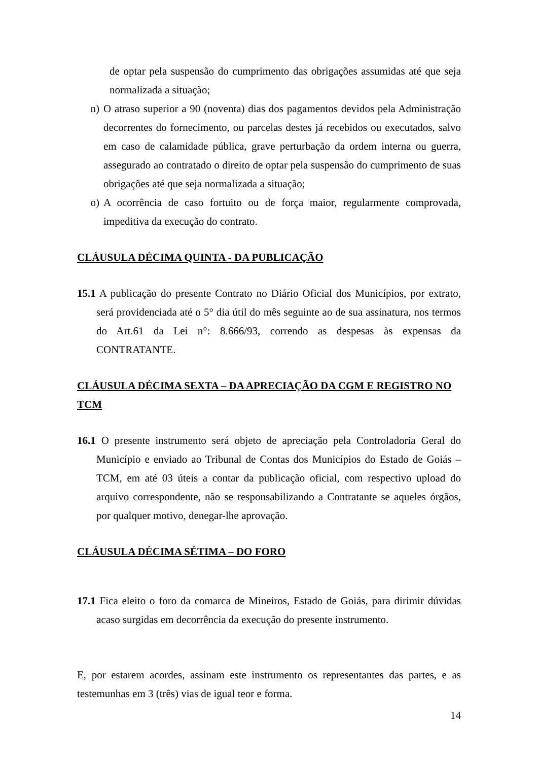de optar pela suspensão do cumprimento das obrigações assumidas até que seja normalizada a situação;
n) O atraso superior a 90 (noventa) dias dos pagamentos devidos pela Administração decorrentes do fornecimento, ou parcelas destes já recebidos ou executados, salvo em caso de calamidade pública, grave perturbação da ordem interna ou guerra, assegurado ao contratado o direito de optar pela suspensão do cumprimento de suas obrigações até que seja normalizada a situação;
o) A ocorrência de caso fortuito ou de força maior, regularmente comprovada, impeditiva da execução do contrato.
CLÁUSULA DÉCIMA QUINTA - DA PUBLICAÇÃO
15.1 A publicação do presente Contrato no Diário Oficial dos Municípios, por extrato, será providenciada até o 5° dia útil do mês seguinte ao de sua assinatura, nos termos do Art.61 da Lei n°: 8.666/93, correndo as despesas às expensas da CONTRATANTE.
CLÁUSULA DÉCIMA SEXTA – DA APRECIAÇÃO DA CGM E REGISTRO NO TCM
16.1 O presente instrumento será objeto de apreciação pela Controladoria Geral do Município e enviado ao Tribunal de Contas dos Municípios do Estado de Goiás – TCM, em até 03 úteis a contar da publicação oficial, com respectivo upload do arquivo correspondente, não se responsabilizando a Contratante se aqueles órgãos, por qualquer motivo, denegar-lhe aprovação.
CLÁUSULA DÉCIMA SÉTIMA – DO FORO
17.1 Fica eleito o foro da comarca de Mineiros, Estado de Goiás, para dirimir dúvidas acaso surgidas em decorrência da execução do presente instrumento.
E, por estarem acordes, assinam este instrumento os representantes das partes, e as testemunhas em 3 (três) vias de igual teor e forma.
14